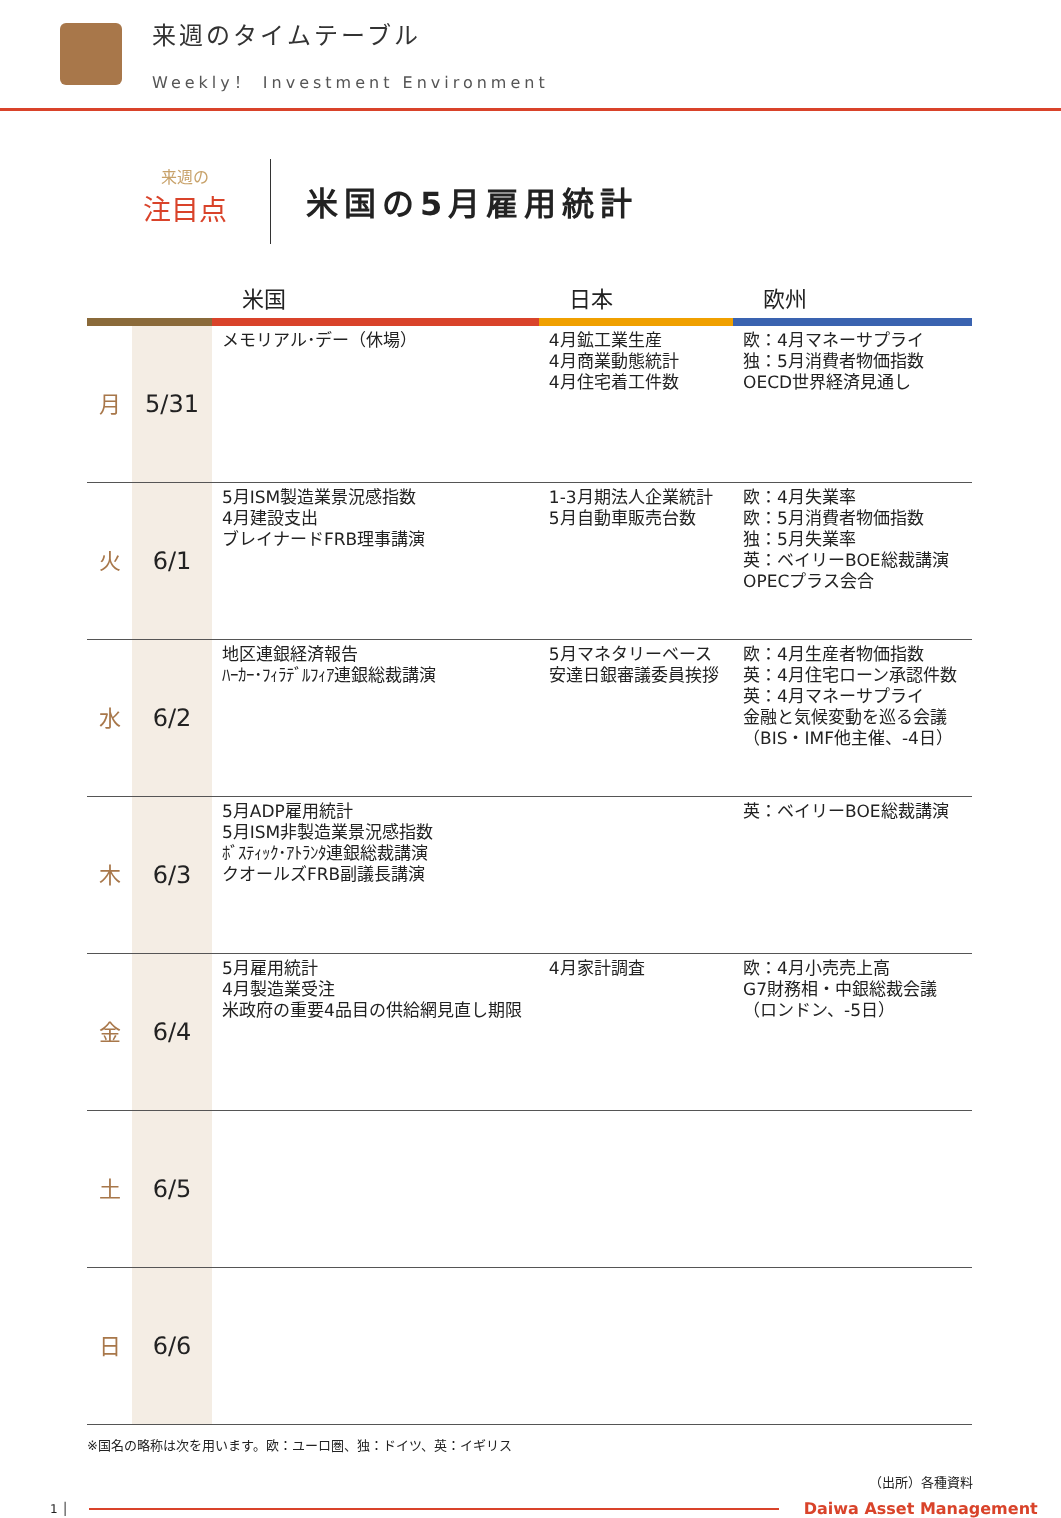来週のタイムテーブル
Weekly！ Investment Environment
来週の
注目点
米国の5月雇用統計
| | | 米国 | 日本 | 欧州 |
| --- | --- | --- | --- | --- |
| 月 | 5/31 | メモリアル･デー（休場） | 4月鉱工業生産 4月商業動態統計 4月住宅着工件数 | 欧：4月マネーサプライ 独：5月消費者物価指数 OECD世界経済見通し |
| 火 | 6/1 | 5月ISM製造業景況感指数 4月建設支出 ブレイナードFRB理事講演 | 1-3月期法人企業統計 5月自動車販売台数 | 欧：4月失業率 欧：5月消費者物価指数 独：5月失業率 英：ベイリーBOE総裁講演 OPECプラス会合 |
| 水 | 6/2 | 地区連銀経済報告 ﾊｰｶｰ･ﾌｨﾗﾃﾞﾙﾌｨｱ連銀総裁講演 | 5月マネタリーベース 安達日銀審議委員挨拶 | 欧：4月生産者物価指数 英：4月住宅ローン承認件数 英：4月マネーサプライ 金融と気候変動を巡る会議 （BIS・IMF他主催、-4日） |
| 木 | 6/3 | 5月ADP雇用統計 5月ISM非製造業景況感指数 ﾎﾞｽﾃｨｯｸ･ｱﾄﾗﾝﾀ連銀総裁講演 クオールズFRB副議長講演 | | 英：ベイリーBOE総裁講演 |
| 金 | 6/4 | 5月雇用統計 4月製造業受注 米政府の重要4品目の供給網見直し期限 | 4月家計調査 | 欧：4月小売売上高 G7財務相・中銀総裁会議 （ロンドン、-5日） |
| 土 | 6/5 | | | |
| 日 | 6/6 | | | |
※国名の略称は次を用います。欧：ユーロ圏、独：ドイツ、英：イギリス
（出所）各種資料
1 │
Daiwa Asset Management